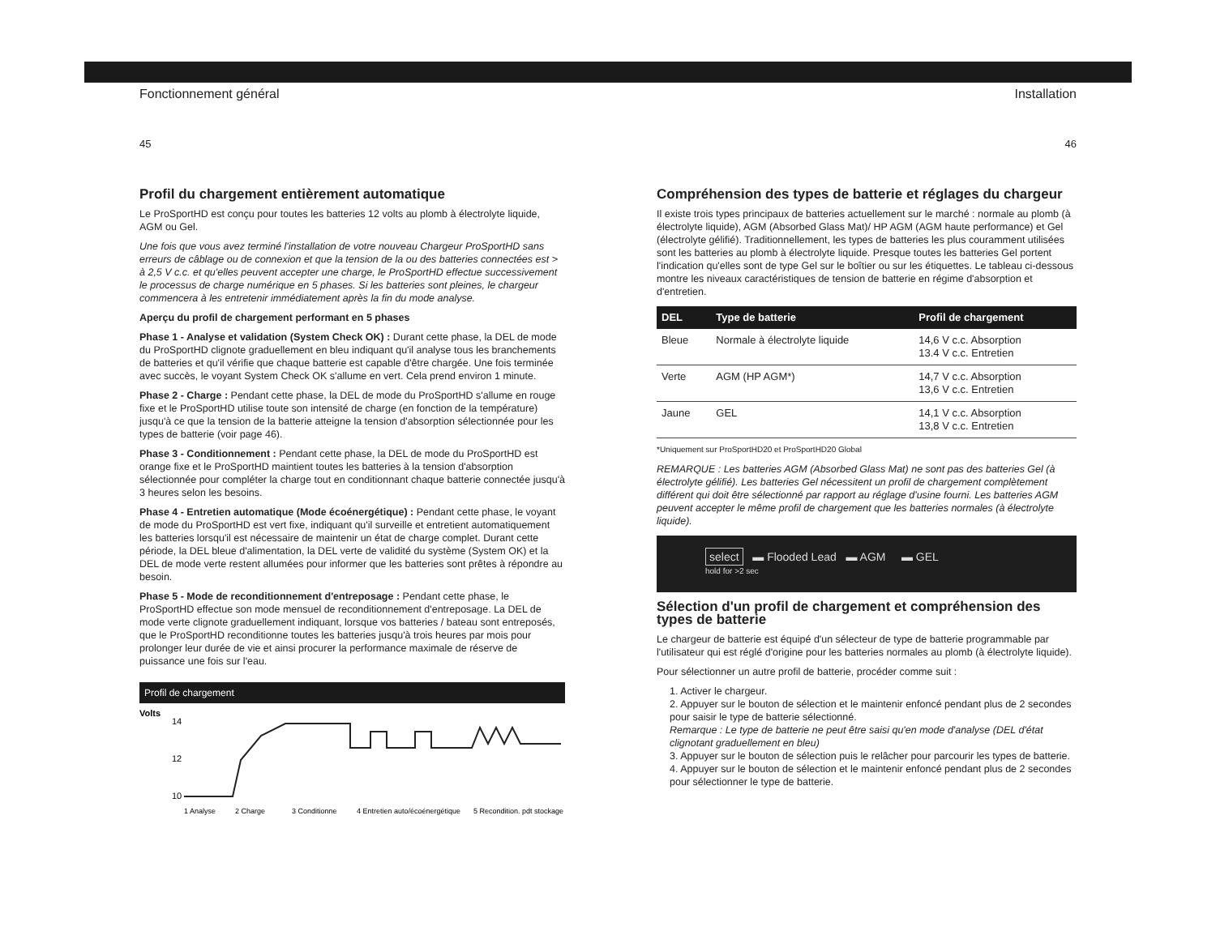Fonctionnement général
45
Profil du chargement entièrement automatique
Le ProSportHD est conçu pour toutes les batteries 12 volts au plomb à électrolyte liquide, AGM ou Gel.
Une fois que vous avez terminé l'installation de votre nouveau Chargeur ProSportHD sans erreurs de câblage ou de connexion et que la tension de la ou des batteries connectées est > à 2,5 V c.c. et qu'elles peuvent accepter une charge, le ProSportHD effectue successivement le processus de charge numérique en 5 phases. Si les batteries sont pleines, le chargeur commencera à les entretenir immédiatement après la fin du mode analyse.
Aperçu du profil de chargement performant en 5 phases
Phase 1 - Analyse et validation (System Check OK) : Durant cette phase, la DEL de mode du ProSportHD clignote graduellement en bleu indiquant qu'il analyse tous les branchements de batteries et qu'il vérifie que chaque batterie est capable d'être chargée. Une fois terminée avec succès, le voyant System Check OK s'allume en vert. Cela prend environ 1 minute.
Phase 2 - Charge : Pendant cette phase, la DEL de mode du ProSportHD s'allume en rouge fixe et le ProSportHD utilise toute son intensité de charge (en fonction de la température) jusqu'à ce que la tension de la batterie atteigne la tension d'absorption sélectionnée pour les types de batterie (voir page 46).
Phase 3 - Conditionnement : Pendant cette phase, la DEL de mode du ProSportHD est orange fixe et le ProSportHD maintient toutes les batteries à la tension d'absorption sélectionnée pour compléter la charge tout en conditionnant chaque batterie connectée jusqu'à 3 heures selon les besoins.
Phase 4 - Entretien automatique (Mode écoénergétique) : Pendant cette phase, le voyant de mode du ProSportHD est vert fixe, indiquant qu'il surveille et entretient automatiquement les batteries lorsqu'il est nécessaire de maintenir un état de charge complet. Durant cette période, la DEL bleue d'alimentation, la DEL verte de validité du système (System OK) et la DEL de mode verte restent allumées pour informer que les batteries sont prêtes à répondre au besoin.
Phase 5 - Mode de reconditionnement d'entreposage : Pendant cette phase, le ProSportHD effectue son mode mensuel de reconditionnement d'entreposage. La DEL de mode verte clignote graduellement indiquant, lorsque vos batteries / bateau sont entreposés, que le ProSportHD reconditionne toutes les batteries jusqu'à trois heures par mois pour prolonger leur durée de vie et ainsi procurer la performance maximale de réserve de puissance une fois sur l'eau.
Profil de chargement
Volts
14
12
10
1 Analyse
2 Charge
3 Conditionne
4 Entretien auto/écoénergétique
5 Recondition. pdt stockage
Installation
46
Compréhension des types de batterie et réglages du chargeur
Il existe trois types principaux de batteries actuellement sur le marché : normale au plomb (à électrolyte liquide), AGM (Absorbed Glass Mat)/ HP AGM (AGM haute performance) et Gel (électrolyte gélifié). Traditionnellement, les types de batteries les plus couramment utilisées sont les batteries au plomb à électrolyte liquide. Presque toutes les batteries Gel portent l'indication qu'elles sont de type Gel sur le boîtier ou sur les étiquettes. Le tableau ci-dessous montre les niveaux caractéristiques de tension de batterie en régime d'absorption et d'entretien.
| DEL | Type de batterie | Profil de chargement |
| --- | --- | --- |
| Bleue | Normale à électrolyte liquide | 14,6 V c.c. Absorption 13.4 V c.c. Entretien |
| Verte | AGM (HP AGM*) | 14,7 V c.c. Absorption 13,6 V c.c. Entretien |
| Jaune | GEL | 14,1 V c.c. Absorption 13,8 V c.c. Entretien |
*Uniquement sur ProSportHD20 et ProSportHD20 Global
REMARQUE : Les batteries AGM (Absorbed Glass Mat) ne sont pas des batteries Gel (à électrolyte gélifié). Les batteries Gel nécessitent un profil de chargement complètement différent qui doit être sélectionné par rapport au réglage d'usine fourni. Les batteries AGM peuvent accepter le même profil de chargement que les batteries normales (à électrolyte liquide).
select ▬ Flooded Lead ▬ AGM ▬ GEL
hold for >2 sec
Sélection d'un profil de chargement et compréhension des types de batterie
Le chargeur de batterie est équipé d'un sélecteur de type de batterie programmable par l'utilisateur qui est réglé d'origine pour les batteries normales au plomb (à électrolyte liquide).
Pour sélectionner un autre profil de batterie, procéder comme suit :
1. Activer le chargeur.
2. Appuyer sur le bouton de sélection et le maintenir enfoncé pendant plus de 2 secondes pour saisir le type de batterie sélectionné.
Remarque : Le type de batterie ne peut être saisi qu'en mode d'analyse (DEL d'état clignotant graduellement en bleu)
3. Appuyer sur le bouton de sélection puis le relâcher pour parcourir les types de batterie.
4. Appuyer sur le bouton de sélection et le maintenir enfoncé pendant plus de 2 secondes pour sélectionner le type de batterie.